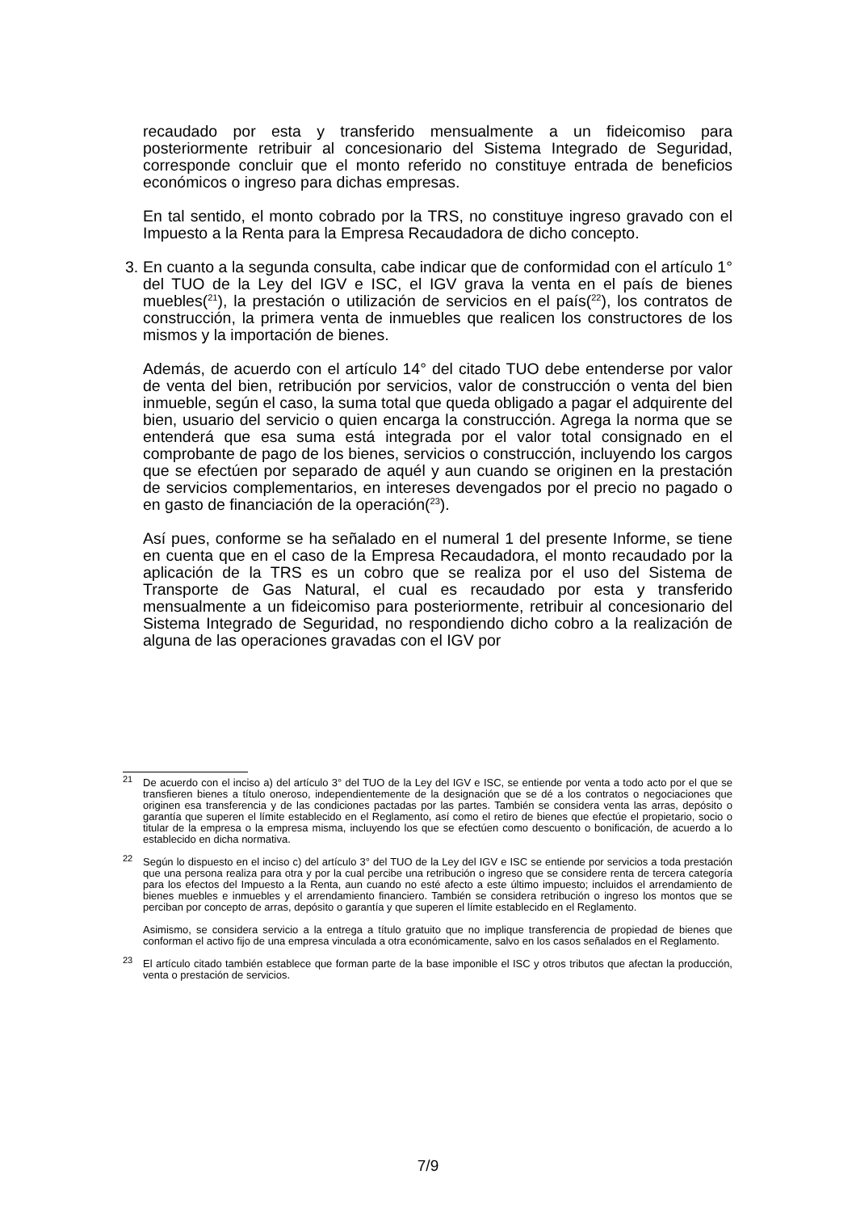recaudado por esta y transferido mensualmente a un fideicomiso para posteriormente retribuir al concesionario del Sistema Integrado de Seguridad, corresponde concluir que el monto referido no constituye entrada de beneficios económicos o ingreso para dichas empresas.
En tal sentido, el monto cobrado por la TRS, no constituye ingreso gravado con el Impuesto a la Renta para la Empresa Recaudadora de dicho concepto.
3.
En cuanto a la segunda consulta, cabe indicar que de conformidad con el artículo 1° del TUO de la Ley del IGV e ISC, el IGV grava la venta en el país de bienes muebles(<sup>21</sup>), la prestación o utilización de servicios en el país(<sup>22</sup>), los contratos de construcción, la primera venta de inmuebles que realicen los constructores de los mismos y la importación de bienes.
Además, de acuerdo con el artículo 14° del citado TUO debe entenderse por valor de venta del bien, retribución por servicios, valor de construcción o venta del bien inmueble, según el caso, la suma total que queda obligado a pagar el adquirente del bien, usuario del servicio o quien encarga la construcción. Agrega la norma que se entenderá que esa suma está integrada por el valor total consignado en el comprobante de pago de los bienes, servicios o construcción, incluyendo los cargos que se efectúen por separado de aquél y aun cuando se originen en la prestación de servicios complementarios, en intereses devengados por el precio no pagado o en gasto de financiación de la operación(<sup>23</sup>).
Así pues, conforme se ha señalado en el numeral 1 del presente Informe, se tiene en cuenta que en el caso de la Empresa Recaudadora, el monto recaudado por la aplicación de la TRS es un cobro que se realiza por el uso del Sistema de Transporte de Gas Natural, el cual es recaudado por esta y transferido mensualmente a un fideicomiso para posteriormente, retribuir al concesionario del Sistema Integrado de Seguridad, no respondiendo dicho cobro a la realización de alguna de las operaciones gravadas con el IGV por
<sup>21</sup>
De acuerdo con el inciso a) del artículo 3° del TUO de la Ley del IGV e ISC, se entiende por venta a todo acto por el que se transfieren bienes a título oneroso, independientemente de la designación que se dé a los contratos o negociaciones que originen esa transferencia y de las condiciones pactadas por las partes. También se considera venta las arras, depósito o garantía que superen el límite establecido en el Reglamento, así como el retiro de bienes que efectúe el propietario, socio o titular de la empresa o la empresa misma, incluyendo los que se efectúen como descuento o bonificación, de acuerdo a lo establecido en dicha normativa.
<sup>22</sup>
Según lo dispuesto en el inciso c) del artículo 3° del TUO de la Ley del IGV e ISC se entiende por servicios a toda prestación que una persona realiza para otra y por la cual percibe una retribución o ingreso que se considere renta de tercera categoría para los efectos del Impuesto a la Renta, aun cuando no esté afecto a este último impuesto; incluidos el arrendamiento de bienes muebles e inmuebles y el arrendamiento financiero. También se considera retribución o ingreso los montos que se perciban por concepto de arras, depósito o garantía y que superen el límite establecido en el Reglamento.
Asimismo, se considera servicio a la entrega a título gratuito que no implique transferencia de propiedad de bienes que conforman el activo fijo de una empresa vinculada a otra económicamente, salvo en los casos señalados en el Reglamento.
<sup>23</sup>
El artículo citado también establece que forman parte de la base imponible el ISC y otros tributos que afectan la producción, venta o prestación de servicios.
7/9